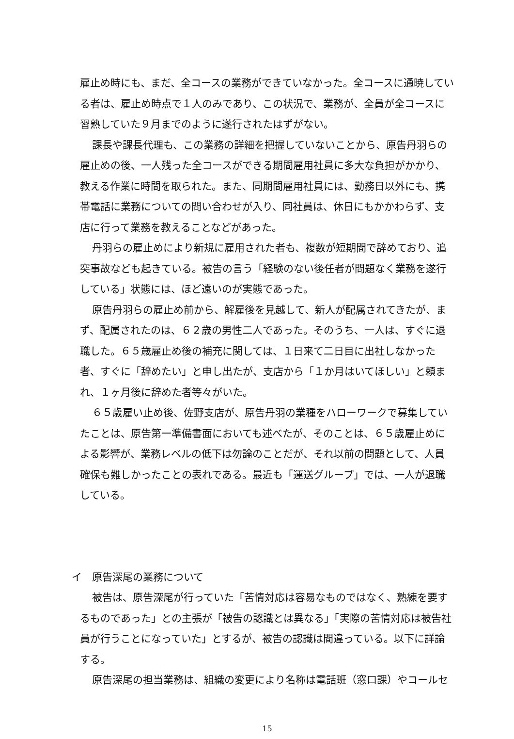雇止め時にも、まだ、全コースの業務ができていなかった。全コースに通暁している者は、雇止め時点で１人のみであり、この状況で、業務が、全員が全コースに習熟していた９月までのように遂行されたはずがない。
課長や課長代理も、この業務の詳細を把握していないことから、原告丹羽らの雇止めの後、一人残った全コースができる期間雇用社員に多大な負担がかかり、教える作業に時間を取られた。また、同期間雇用社員には、勤務日以外にも、携帯電話に業務についての問い合わせが入り、同社員は、休日にもかかわらず、支店に行って業務を教えることなどがあった。
丹羽らの雇止めにより新規に雇用された者も、複数が短期間で辞めており、追突事故なども起きている。被告の言う「経験のない後任者が問題なく業務を遂行している」状態には、ほど遠いのが実態であった。
原告丹羽らの雇止め前から、解雇後を見越して、新人が配属されてきたが、まず、配属されたのは、６２歳の男性二人であった。そのうち、一人は、すぐに退職した。６５歳雇止め後の補充に関しては、１日来て二日目に出社しなかった者、すぐに「辞めたい」と申し出たが、支店から「１か月はいてほしい」と頼まれ、１ヶ月後に辞めた者等々がいた。
６５歳雇い止め後、佐野支店が、原告丹羽の業種をハローワークで募集していたことは、原告第一準備書面においても述べたが、そのことは、６５歳雇止めによる影響が、業務レベルの低下は勿論のことだが、それ以前の問題として、人員確保も難しかったことの表れである。最近も「運送グループ」では、一人が退職している。
イ　原告深尾の業務について
被告は、原告深尾が行っていた「苦情対応は容易なものではなく、熟練を要するものであった」との主張が「被告の認識とは異なる」「実際の苦情対応は被告社員が行うことになっていた」とするが、被告の認識は間違っている。以下に詳論する。
原告深尾の担当業務は、組織の変更により名称は電話班（窓口課）やコールセ
15